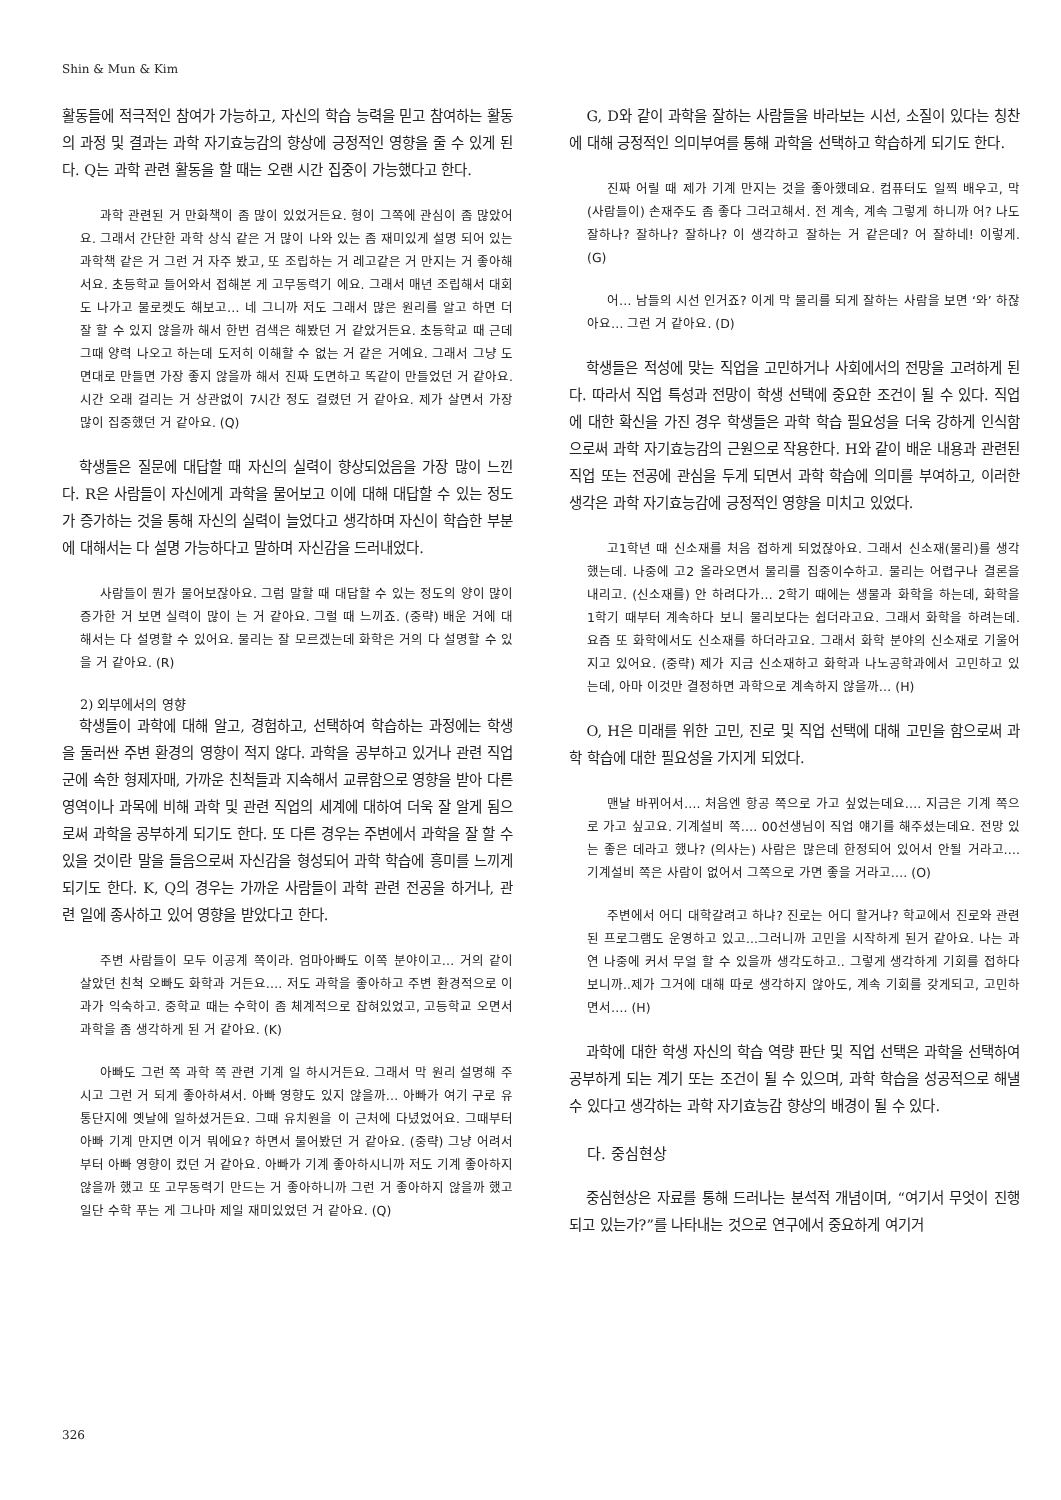Shin & Mun & Kim
활동들에 적극적인 참여가 가능하고, 자신의 학습 능력을 믿고 참여하는 활동의 과정 및 결과는 과학 자기효능감의 향상에 긍정적인 영향을 줄 수 있게 된다. Q는 과학 관련 활동을 할 때는 오랜 시간 집중이 가능했다고 한다.
과학 관련된 거 만화책이 좀 많이 있었거든요. 형이 그쪽에 관심이 좀 많았어요. 그래서 간단한 과학 상식 같은 거 많이 나와 있는 좀 재미있게 설명 되어 있는 과학책 같은 거 그런 거 자주 봤고, 또 조립하는 거 레고같은 거 만지는 거 좋아해서요. 초등학교 들어와서 접해본 게 고무동력기 에요. 그래서 매년 조립해서 대회도 나가고 물로켓도 해보고… 네 그니까 저도 그래서 많은 원리를 알고 하면 더 잘 할 수 있지 않을까 해서 한번 검색은 해봤던 거 같았거든요. 초등학교 때 근데 그때 양력 나오고 하는데 도저히 이해할 수 없는 거 같은 거예요. 그래서 그냥 도면대로 만들면 가장 좋지 않을까 해서 진짜 도면하고 똑같이 만들었던 거 같아요. 시간 오래 걸리는 거 상관없이 7시간 정도 걸렸던 거 같아요. 제가 살면서 가장 많이 집중했던 거 같아요. (Q)
학생들은 질문에 대답할 때 자신의 실력이 향상되었음을 가장 많이 느낀다. R은 사람들이 자신에게 과학을 물어보고 이에 대해 대답할 수 있는 정도가 증가하는 것을 통해 자신의 실력이 늘었다고 생각하며 자신이 학습한 부분에 대해서는 다 설명 가능하다고 말하며 자신감을 드러내었다.
사람들이 뭔가 물어보잖아요. 그럼 말할 때 대답할 수 있는 정도의 양이 많이 증가한 거 보면 실력이 많이 는 거 같아요. 그럴 때 느끼죠. (중략) 배운 거에 대해서는 다 설명할 수 있어요. 물리는 잘 모르겠는데 화학은 거의 다 설명할 수 있을 거 같아요. (R)
2) 외부에서의 영향
학생들이 과학에 대해 알고, 경험하고, 선택하여 학습하는 과정에는 학생을 둘러싼 주변 환경의 영향이 적지 않다. 과학을 공부하고 있거나 관련 직업군에 속한 형제자매, 가까운 친척들과 지속해서 교류함으로 영향을 받아 다른 영역이나 과목에 비해 과학 및 관련 직업의 세계에 대하여 더욱 잘 알게 됨으로써 과학을 공부하게 되기도 한다. 또 다른 경우는 주변에서 과학을 잘 할 수 있을 것이란 말을 들음으로써 자신감을 형성되어 과학 학습에 흥미를 느끼게 되기도 한다. K, Q의 경우는 가까운 사람들이 과학 관련 전공을 하거나, 관련 일에 종사하고 있어 영향을 받았다고 한다.
주변 사람들이 모두 이공계 쪽이라. 엄마아빠도 이쪽 분야이고… 거의 같이 살았던 친척 오빠도 화학과 거든요…. 저도 과학을 좋아하고 주변 환경적으로 이과가 익숙하고. 중학교 때는 수학이 좀 체계적으로 잡혀있었고, 고등학교 오면서 과학을 좀 생각하게 된 거 같아요. (K)
아빠도 그런 쪽 과학 쪽 관련 기계 일 하시거든요. 그래서 막 원리 설명해 주시고 그런 거 되게 좋아하셔서. 아빠 영향도 있지 않을까… 아빠가 여기 구로 유통단지에 옛날에 일하셨거든요. 그때 유치원을 이 근처에 다녔었어요. 그때부터 아빠 기계 만지면 이거 뭐에요? 하면서 물어봤던 거 같아요. (중략) 그냥 어려서부터 아빠 영향이 컸던 거 같아요. 아빠가 기계 좋아하시니까 저도 기계 좋아하지 않을까 했고 또 고무동력기 만드는 거 좋아하니까 그런 거 좋아하지 않을까 했고 일단 수학 푸는 게 그나마 제일 재미있었던 거 같아요. (Q)
G, D와 같이 과학을 잘하는 사람들을 바라보는 시선, 소질이 있다는 칭찬에 대해 긍정적인 의미부여를 통해 과학을 선택하고 학습하게 되기도 한다.
진짜 어릴 때 제가 기계 만지는 것을 좋아했데요. 컴퓨터도 일찍 배우고, 막 (사람들이) 손재주도 좀 좋다 그러고해서. 전 계속, 계속 그렇게 하니까 어? 나도 잘하나? 잘하나? 잘하나? 이 생각하고 잘하는 거 같은데? 어 잘하네! 이렇게. (G)
어… 남들의 시선 인거죠? 이게 막 물리를 되게 잘하는 사람을 보면 ‘와’ 하잖아요… 그런 거 같아요. (D)
학생들은 적성에 맞는 직업을 고민하거나 사회에서의 전망을 고려하게 된다. 따라서 직업 특성과 전망이 학생 선택에 중요한 조건이 될 수 있다. 직업에 대한 확신을 가진 경우 학생들은 과학 학습 필요성을 더욱 강하게 인식함으로써 과학 자기효능감의 근원으로 작용한다. H와 같이 배운 내용과 관련된 직업 또는 전공에 관심을 두게 되면서 과학 학습에 의미를 부여하고, 이러한 생각은 과학 자기효능감에 긍정적인 영향을 미치고 있었다.
고1학년 때 신소재를 처음 접하게 되었잖아요. 그래서 신소재(물리)를 생각했는데. 나중에 고2 올라오면서 물리를 집중이수하고. 물리는 어렵구나 결론을 내리고. (신소재를) 안 하려다가… 2학기 때에는 생물과 화학을 하는데, 화학을 1학기 때부터 계속하다 보니 물리보다는 쉽더라고요. 그래서 화학을 하려는데. 요즘 또 화학에서도 신소재를 하더라고요. 그래서 화학 분야의 신소재로 기울어지고 있어요. (중략) 제가 지금 신소재하고 화학과 나노공학과에서 고민하고 있는데, 아마 이것만 결정하면 과학으로 계속하지 않을까… (H)
O, H은 미래를 위한 고민, 진로 및 직업 선택에 대해 고민을 함으로써 과학 학습에 대한 필요성을 가지게 되었다.
맨날 바뀌어서…. 처음엔 항공 쪽으로 가고 싶었는데요…. 지금은 기계 쪽으로 가고 싶고요. 기계설비 쪽…. 00선생님이 직업 얘기를 해주셨는데요. 전망 있는 좋은 데라고 했나? (의사는) 사람은 많은데 한정되어 있어서 안될 거라고…. 기계설비 쪽은 사람이 없어서 그쪽으로 가면 좋을 거라고…. (O)
주변에서 어디 대학갈려고 하냐? 진로는 어디 할거냐? 학교에서 진로와 관련된 프로그램도 운영하고 있고...그러니까 고민을 시작하게 된거 같아요. 나는 과연 나중에 커서 무얼 할 수 있을까 생각도하고.. 그렇게 생각하게 기회를 접하다 보니까..제가 그거에 대해 따로 생각하지 않아도, 계속 기회를 갖게되고, 고민하면서…. (H)
과학에 대한 학생 자신의 학습 역량 판단 및 직업 선택은 과학을 선택하여 공부하게 되는 계기 또는 조건이 될 수 있으며, 과학 학습을 성공적으로 해낼 수 있다고 생각하는 과학 자기효능감 향상의 배경이 될 수 있다.
다. 중심현상
중심현상은 자료를 통해 드러나는 분석적 개념이며, “여기서 무엇이 진행되고 있는가?”를 나타내는 것으로 연구에서 중요하게 여기거
326